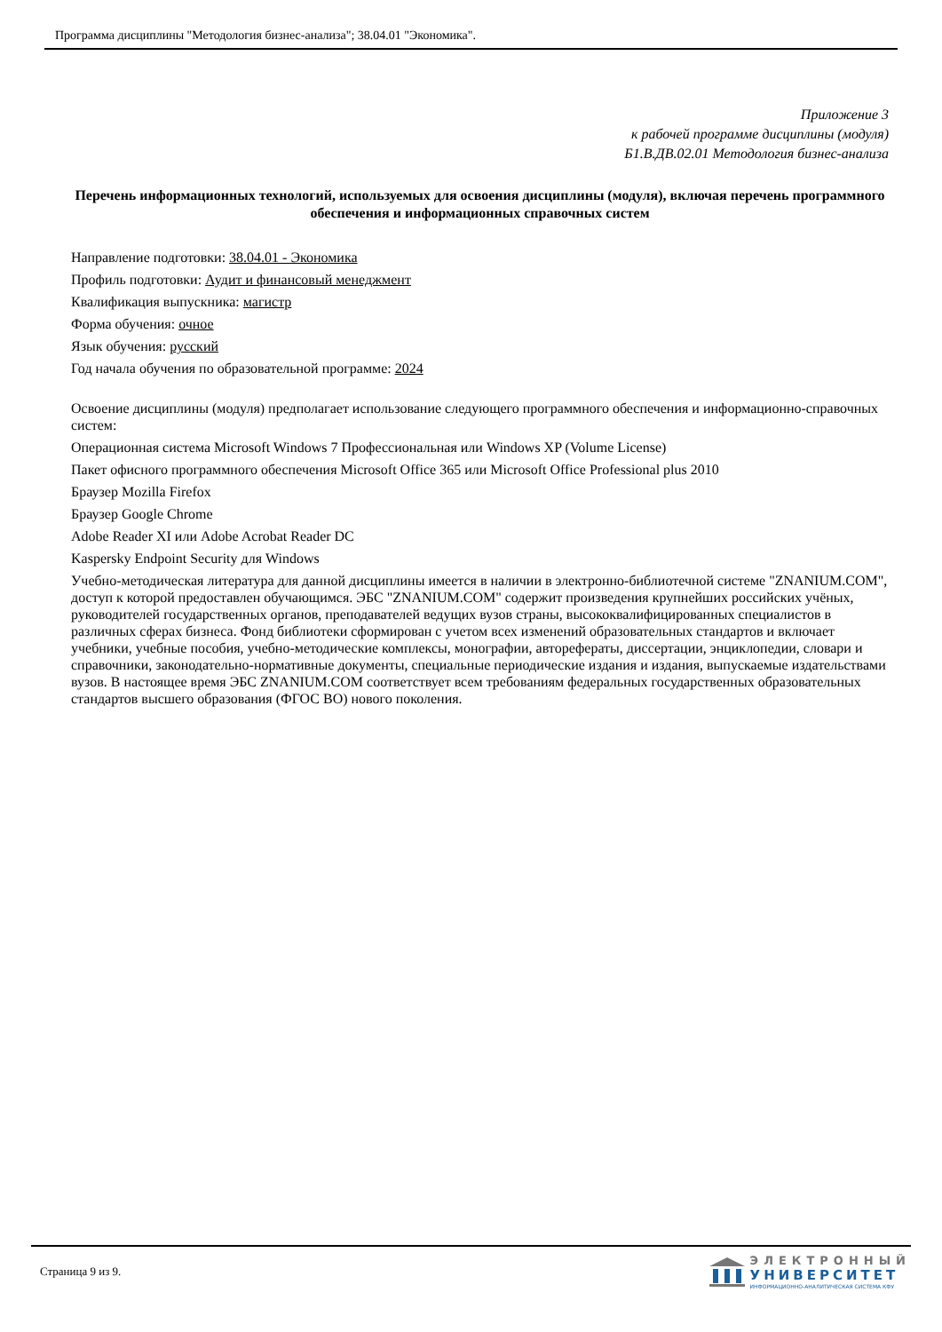Программа дисциплины "Методология бизнес-анализа"; 38.04.01 "Экономика".
Приложение 3
к рабочей программе дисциплины (модуля)
Б1.В.ДВ.02.01 Методология бизнес-анализа
Перечень информационных технологий, используемых для освоения дисциплины (модуля), включая перечень программного обеспечения и информационных справочных систем
Направление подготовки: 38.04.01 - Экономика
Профиль подготовки: Аудит и финансовый менеджмент
Квалификация выпускника: магистр
Форма обучения: очное
Язык обучения: русский
Год начала обучения по образовательной программе: 2024
Освоение дисциплины (модуля) предполагает использование следующего программного обеспечения и информационно-справочных систем:
Операционная система Microsoft Windows 7 Профессиональная или Windows XP (Volume License)
Пакет офисного программного обеспечения Microsoft Office 365 или Microsoft Office Professional plus 2010
Браузер Mozilla Firefox
Браузер Google Chrome
Adobe Reader XI или Adobe Acrobat Reader DC
Kaspersky Endpoint Security для Windows
Учебно-методическая литература для данной дисциплины имеется в наличии в электронно-библиотечной системе "ZNANIUM.COM", доступ к которой предоставлен обучающимся. ЭБС "ZNANIUM.COM" содержит произведения крупнейших российских учёных, руководителей государственных органов, преподавателей ведущих вузов страны, высококвалифицированных специалистов в различных сферах бизнеса. Фонд библиотеки сформирован с учетом всех изменений образовательных стандартов и включает учебники, учебные пособия, учебно-методические комплексы, монографии, авторефераты, диссертации, энциклопедии, словари и справочники, законодательно-нормативные документы, специальные периодические издания и издания, выпускаемые издательствами вузов. В настоящее время ЭБС ZNANIUM.COM соответствует всем требованиям федеральных государственных образовательных стандартов высшего образования (ФГОС ВО) нового поколения.
Страница 9 из 9.
ЭЛЕКТРОННЫЙ
УНИВЕРСИТЕТ
ИНФОРМАЦИОННО-АНАЛИТИЧЕСКАЯ СИСТЕМА КФУ